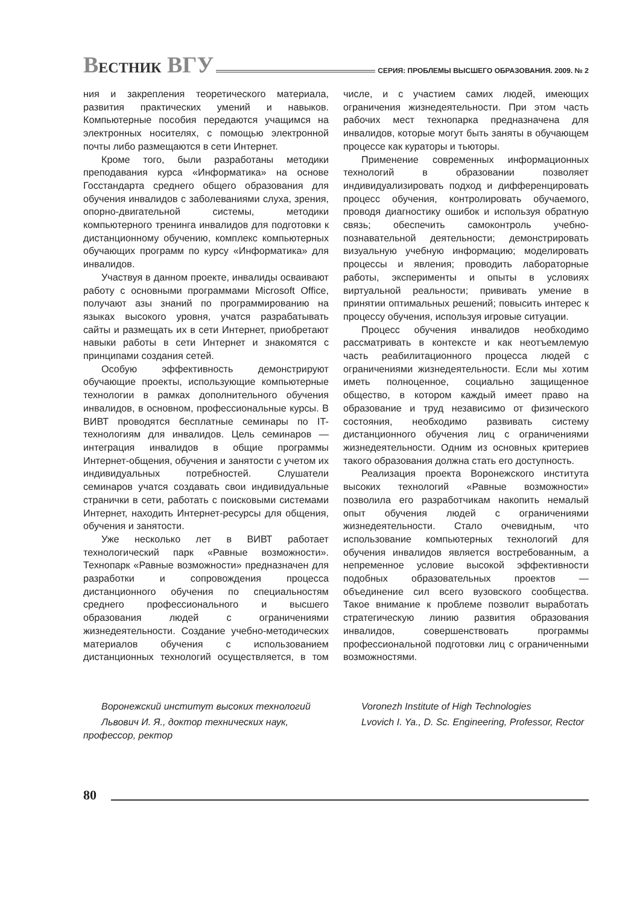ВЕСТНИК ВГУ
СЕРИЯ: ПРОБЛЕМЫ ВЫСШЕГО ОБРАЗОВАНИЯ. 2009. № 2
ния и закрепления теоретического материала, развития практических умений и навыков. Компьютерные пособия передаются учащимся на электронных носителях, с помощью электронной почты либо размещаются в сети Интернет.
Кроме того, были разработаны методики преподавания курса «Информатика» на основе Госстандарта среднего общего образования для обучения инвалидов с заболеваниями слуха, зрения, опорно-двигательной системы, методики компьютерного тренинга инвалидов для подготовки к дистанционному обучению, комплекс компьютерных обучающих программ по курсу «Информатика» для инвалидов.
Участвуя в данном проекте, инвалиды осваивают работу с основными программами Microsoft Office, получают азы знаний по программированию на языках высокого уровня, учатся разрабатывать сайты и размещать их в сети Интернет, приобретают навыки работы в сети Интернет и знакомятся с принципами создания сетей.
Особую эффективность демонстрируют обучающие проекты, использующие компьютерные технологии в рамках дополнительного обучения инвалидов, в основном, профессиональные курсы. В ВИВТ проводятся бесплатные семинары по IT-технологиям для инвалидов. Цель семинаров — интеграция инвалидов в общие программы Интернет-общения, обучения и занятости с учетом их индивидуальных потребностей. Слушатели семинаров учатся создавать свои индивидуальные странички в сети, работать с поисковыми системами Интернет, находить Интернет-ресурсы для общения, обучения и занятости.
Уже несколько лет в ВИВТ работает технологический парк «Равные возможности». Технопарк «Равные возможности» предназначен для разработки и сопровождения процесса дистанционного обучения по специальностям среднего профессионального и высшего образования людей с ограничениями жизнедеятельности. Создание учебно-методических материалов обучения с использованием дистанционных технологий осуществляется, в том числе, и с участием самих людей, имеющих ограничения жизнедеятельности. При этом часть рабочих мест технопарка предназначена для инвалидов, которые могут быть заняты в обучающем процессе как кураторы и тьюторы.
Применение современных информационных технологий в образовании позволяет индивидуализировать подход и дифференцировать процесс обучения, контролировать обучаемого, проводя диагностику ошибок и используя обратную связь; обеспечить самоконтроль учебно-познавательной деятельности; демонстрировать визуальную учебную информацию; моделировать процессы и явления; проводить лабораторные работы, эксперименты и опыты в условиях виртуальной реальности; прививать умение в принятии оптимальных решений; повысить интерес к процессу обучения, используя игровые ситуации.
Процесс обучения инвалидов необходимо рассматривать в контексте и как неотъемлемую часть реабилитационного процесса людей с ограничениями жизнедеятельности. Если мы хотим иметь полноценное, социально защищенное общество, в котором каждый имеет право на образование и труд независимо от физического состояния, необходимо развивать систему дистанционного обучения лиц с ограничениями жизнедеятельности. Одним из основных критериев такого образования должна стать его доступность.
Реализация проекта Воронежского института высоких технологий «Равные возможности» позволила его разработчикам накопить немалый опыт обучения людей с ограничениями жизнедеятельности. Стало очевидным, что использование компьютерных технологий для обучения инвалидов является востребованным, а непременное условие высокой эффективности подобных образовательных проектов — объединение сил всего вузовского сообщества. Такое внимание к проблеме позволит выработать стратегическую линию развития образования инвалидов, совершенствовать программы профессиональной подготовки лиц с ограниченными возможностями.
Воронежский институт высоких технологий
Львович И. Я., доктор технических наук, профессор, ректор
Voronezh Institute of High Technologies
Lvovich I. Ya., D. Sc. Engineering, Professor, Rector
80